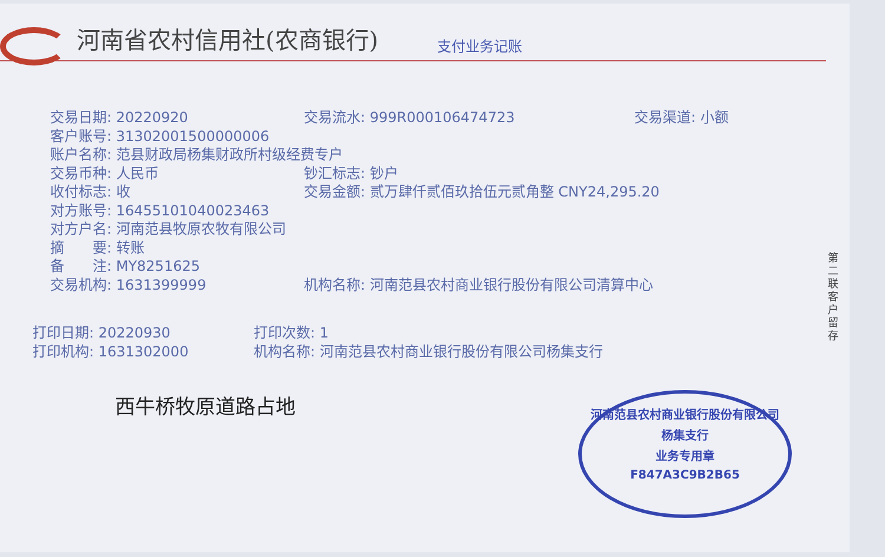河南省农村信用社(农商银行)
支付业务记账
交易日期: 20220920 交易流水: 999R000106474723 交易渠道: 小额
客户账号: 31302001500000006
账户名称: 范县财政局杨集财政所村级经费专户
交易币种: 人民币 钞汇标志: 钞户
收付标志: 收 交易金额: 贰万肆仟贰佰玖拾伍元贰角整 CNY24,295.20
对方账号: 16455101040023463
对方户名: 河南范县牧原农牧有限公司
摘　　要: 转账
备　　注: MY8251625
交易机构: 1631399999 机构名称: 河南范县农村商业银行股份有限公司清算中心
打印日期: 20220930 打印次数: 1
打印机构: 1631302000 机构名称: 河南范县农村商业银行股份有限公司杨集支行
西牛桥牧原道路占地
河南范县农村商业银行股份有限公司
杨集支行
业务专用章
F847A3C9B2B65
第二联 客户留存